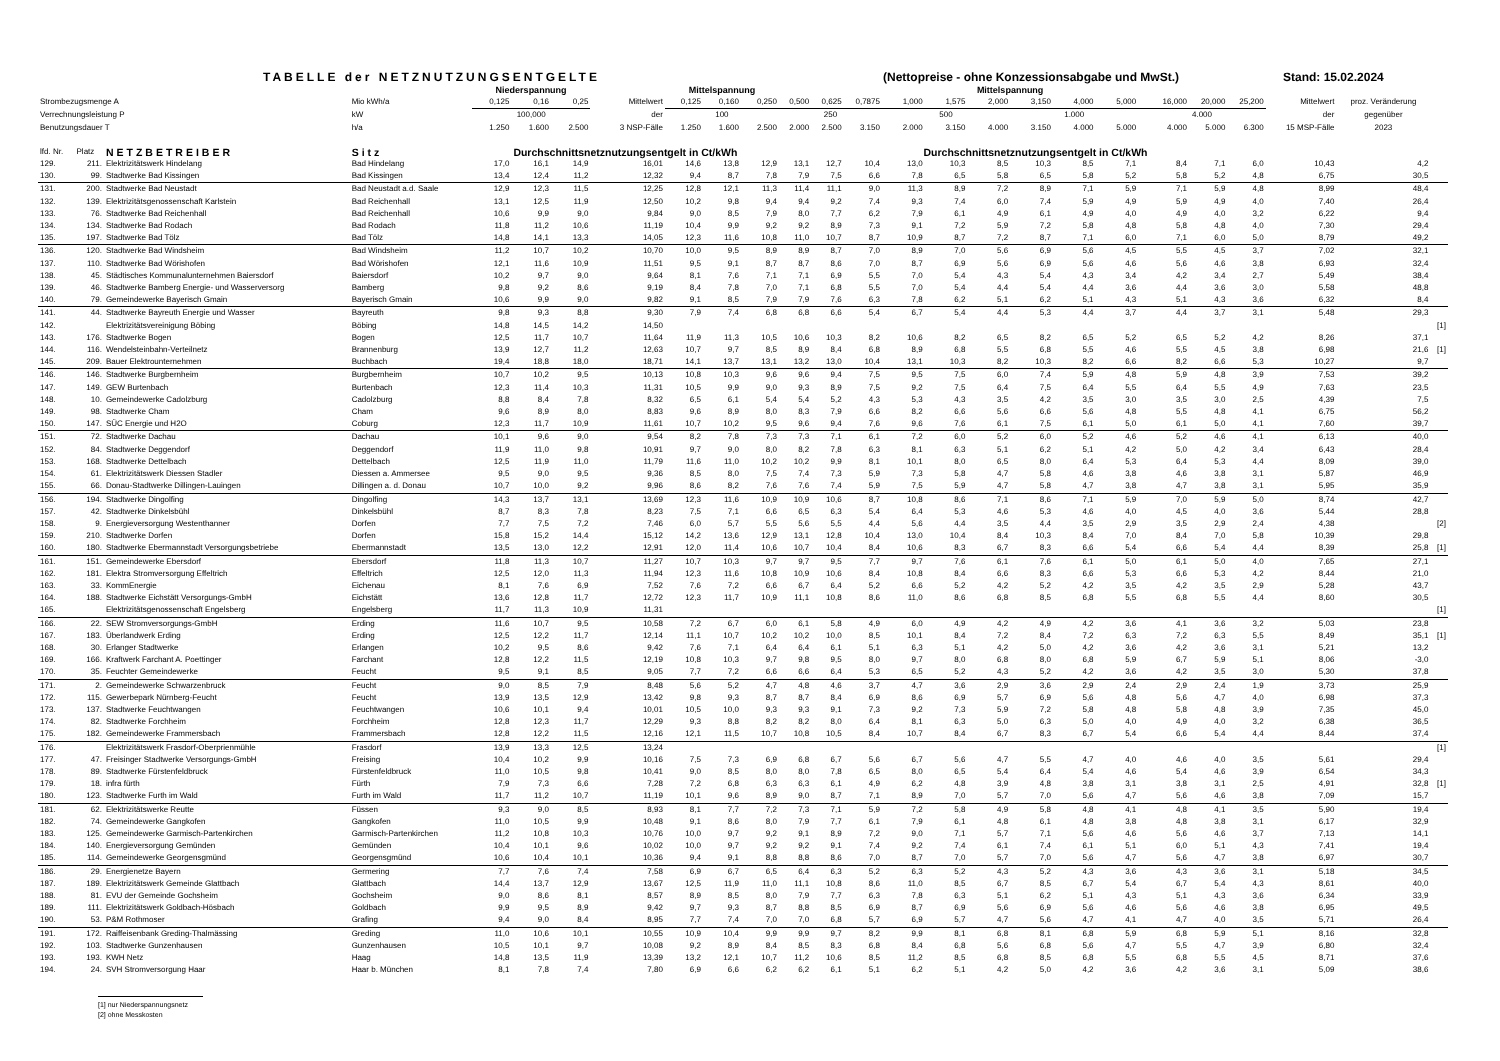TABELLE der NETZNUTZUNGSENTGELTE (Nettopreise - ohne Konzessionsabgabe und MwSt.) Stand: 15.02.2024
| | | | | Niederspannung | | | | Mittelspannung | | | | | | Mittelspannung | | | | | | | | | | | |
| --- | --- | --- | --- | --- | --- | --- | --- | --- | --- | --- | --- | --- | --- | --- | --- | --- | --- | --- | --- | --- | --- | --- | --- | --- | --- |
| Strombezugsmenge A | | | Mio kWh/a | 0,125 | 0,16 | 0,25 | Mittelwert | 0,125 | 0,160 | 0,250 | 0,500 | 0,625 | 0,7875 | 1,000 | 1,575 | 2,000 | 3,150 | 4,000 | 5,000 | 16,000 | 20,000 | 25,200 | Mittelwert | proz. Veränderung | |
| Verrechnungsleistung P | | | kW | 100,000 | | | der | 100 | | | 250 | | | 500 | | | 1.000 | | | 4.000 | | | der | gegenüber | |
| Benutzungsdauer T | | | h/a | 1.250 | 1.600 | 2.500 | 3 NSP-Fälle | 1.250 | 1.600 | 2.500 | 2.000 | 2.500 | 3.150 | 2.000 | 3.150 | 4.000 | 3.150 | 4.000 | 5.000 | 4.000 | 5.000 | 6.300 | 15 MSP-Fälle | 2023 | |
| lfd. Nr. | Platz | NETZBETREIBER | Sitz | Durchschnittsnetznutzungsentgelt in Ct/kWh | | | | | | | | | | Durchschnittsnetznutzungsentgelt in Ct/kWh | | | | | | | | | | | |
| 129. | 211. | Elektrizitätswerk Hindelang | Bad Hindelang | 17,0 | 16,1 | 14,9 | 16,01 | 14,6 | 13,8 | 12,9 | 13,1 | 12,7 | 10,4 | 13,0 | 10,3 | 8,5 | 10,3 | 8,5 | 7,1 | 8,4 | 7,1 | 6,0 | 10,43 | 4,2 | |
| 130. | 99. | Stadtwerke Bad Kissingen | Bad Kissingen | 13,4 | 12,4 | 11,2 | 12,32 | 9,4 | 8,7 | 7,8 | 7,9 | 7,5 | 6,6 | 7,8 | 6,5 | 5,8 | 6,5 | 5,8 | 5,2 | 5,8 | 5,2 | 4,8 | 6,75 | 30,5 | |
| 131. | 200. | Stadtwerke Bad Neustadt | Bad Neustadt a.d. Saale | 12,9 | 12,3 | 11,5 | 12,25 | 12,8 | 12,1 | 11,3 | 11,4 | 11,1 | 9,0 | 11,3 | 8,9 | 7,2 | 8,9 | 7,1 | 5,9 | 7,1 | 5,9 | 4,8 | 8,99 | 48,4 | |
| 132. | 139. | Elektrizitätsgenossenschaft Karlstein | Bad Reichenhall | 13,1 | 12,5 | 11,9 | 12,50 | 10,2 | 9,8 | 9,4 | 9,4 | 9,2 | 7,4 | 9,3 | 7,4 | 6,0 | 7,4 | 5,9 | 4,9 | 5,9 | 4,9 | 4,0 | 7,40 | 26,4 | |
| 133. | 76. | Stadtwerke Bad Reichenhall | Bad Reichenhall | 10,6 | 9,9 | 9,0 | 9,84 | 9,0 | 8,5 | 7,9 | 8,0 | 7,7 | 6,2 | 7,9 | 6,1 | 4,9 | 6,1 | 4,9 | 4,0 | 4,9 | 4,0 | 3,2 | 6,22 | 9,4 | |
| 134. | 134. | Stadtwerke Bad Rodach | Bad Rodach | 11,8 | 11,2 | 10,6 | 11,19 | 10,4 | 9,9 | 9,2 | 9,2 | 8,9 | 7,3 | 9,1 | 7,2 | 5,9 | 7,2 | 5,8 | 4,8 | 5,8 | 4,8 | 4,0 | 7,30 | 29,4 | |
| 135. | 197. | Stadtwerke Bad Tölz | Bad Tölz | 14,8 | 14,1 | 13,3 | 14,05 | 12,3 | 11,6 | 10,8 | 11,0 | 10,7 | 8,7 | 10,9 | 8,7 | 7,2 | 8,7 | 7,1 | 6,0 | 7,1 | 6,0 | 5,0 | 8,79 | 49,2 | |
| 136. | 120. | Stadtwerke Bad Windsheim | Bad Windsheim | 11,2 | 10,7 | 10,2 | 10,70 | 10,0 | 9,5 | 8,9 | 8,9 | 8,7 | 7,0 | 8,9 | 7,0 | 5,6 | 6,9 | 5,6 | 4,5 | 5,5 | 4,5 | 3,7 | 7,02 | 32,1 | |
| 137. | 110. | Stadtwerke Bad Wörishofen | Bad Wörishofen | 12,1 | 11,6 | 10,9 | 11,51 | 9,5 | 9,1 | 8,7 | 8,7 | 8,6 | 7,0 | 8,7 | 6,9 | 5,6 | 6,9 | 5,6 | 4,6 | 5,6 | 4,6 | 3,8 | 6,93 | 32,4 | |
| 138. | 45. | Städtisches Kommunalunternehmen Baiersdorf | Baiersdorf | 10,2 | 9,7 | 9,0 | 9,64 | 8,1 | 7,6 | 7,1 | 7,1 | 6,9 | 5,5 | 7,0 | 5,4 | 4,3 | 5,4 | 4,3 | 3,4 | 4,2 | 3,4 | 2,7 | 5,49 | 38,4 | |
| 139. | 46. | Stadtwerke Bamberg Energie- und Wasserversorg | Bamberg | 9,8 | 9,2 | 8,6 | 9,19 | 8,4 | 7,8 | 7,0 | 7,1 | 6,8 | 5,5 | 7,0 | 5,4 | 4,4 | 5,4 | 4,4 | 3,6 | 4,4 | 3,6 | 3,0 | 5,58 | 48,8 | |
| 140. | 79. | Gemeindewerke Bayerisch Gmain | Bayerisch Gmain | 10,6 | 9,9 | 9,0 | 9,82 | 9,1 | 8,5 | 7,9 | 7,9 | 7,6 | 6,3 | 7,8 | 6,2 | 5,1 | 6,2 | 5,1 | 4,3 | 5,1 | 4,3 | 3,6 | 6,32 | 8,4 | |
| 141. | 44. | Stadtwerke Bayreuth Energie und Wasser | Bayreuth | 9,8 | 9,3 | 8,8 | 9,30 | 7,9 | 7,4 | 6,8 | 6,8 | 6,6 | 5,4 | 6,7 | 5,4 | 4,4 | 5,3 | 4,4 | 3,7 | 4,4 | 3,7 | 3,1 | 5,48 | 29,3 | |
| 142. | | Elektrizitätsvereinigung Böbing | Böbing | 14,8 | 14,5 | 14,2 | 14,50 | | | | | | | | | | | | | | | | | | [1] |
| 143. | 176. | Stadtwerke Bogen | Bogen | 12,5 | 11,7 | 10,7 | 11,64 | 11,9 | 11,3 | 10,5 | 10,6 | 10,3 | 8,2 | 10,6 | 8,2 | 6,5 | 8,2 | 6,5 | 5,2 | 6,5 | 5,2 | 4,2 | 8,26 | 37,1 | |
| 144. | 116. | Wendelsteinbahn-Verteilnetz | Brannenburg | 13,9 | 12,7 | 11,2 | 12,63 | 10,7 | 9,7 | 8,5 | 8,9 | 8,4 | 6,8 | 8,9 | 6,8 | 5,5 | 6,8 | 5,5 | 4,6 | 5,5 | 4,5 | 3,8 | 6,98 | 21,6 | [1] |
| 145. | 209. | Bauer Elektrounternehmen | Buchbach | 19,4 | 18,8 | 18,0 | 18,71 | 14,1 | 13,7 | 13,1 | 13,2 | 13,0 | 10,4 | 13,1 | 10,3 | 8,2 | 10,3 | 8,2 | 6,6 | 8,2 | 6,6 | 5,3 | 10,27 | 9,7 | |
| 146. | 146. | Stadtwerke Burgbernheim | Burgbernheim | 10,7 | 10,2 | 9,5 | 10,13 | 10,8 | 10,3 | 9,6 | 9,6 | 9,4 | 7,5 | 9,5 | 7,5 | 6,0 | 7,4 | 5,9 | 4,8 | 5,9 | 4,8 | 3,9 | 7,53 | 39,2 | |
| 147. | 149. | GEW Burtenbach | Burtenbach | 12,3 | 11,4 | 10,3 | 11,31 | 10,5 | 9,9 | 9,0 | 9,3 | 8,9 | 7,5 | 9,2 | 7,5 | 6,4 | 7,5 | 6,4 | 5,5 | 6,4 | 5,5 | 4,9 | 7,63 | 23,5 | |
| 148. | 10. | Gemeindewerke Cadolzburg | Cadolzburg | 8,8 | 8,4 | 7,8 | 8,32 | 6,5 | 6,1 | 5,4 | 5,4 | 5,2 | 4,3 | 5,3 | 4,3 | 3,5 | 4,2 | 3,5 | 3,0 | 3,5 | 3,0 | 2,5 | 4,39 | 7,5 | |
| 149. | 98. | Stadtwerke Cham | Cham | 9,6 | 8,9 | 8,0 | 8,83 | 9,6 | 8,9 | 8,0 | 8,3 | 7,9 | 6,6 | 8,2 | 6,6 | 5,6 | 6,6 | 5,6 | 4,8 | 5,5 | 4,8 | 4,1 | 6,75 | 56,2 | |
| 150. | 147. | SÜC Energie und H2O | Coburg | 12,3 | 11,7 | 10,9 | 11,61 | 10,7 | 10,2 | 9,5 | 9,6 | 9,4 | 7,6 | 9,6 | 7,6 | 6,1 | 7,5 | 6,1 | 5,0 | 6,1 | 5,0 | 4,1 | 7,60 | 39,7 | |
| 151. | 72. | Stadtwerke Dachau | Dachau | 10,1 | 9,6 | 9,0 | 9,54 | 8,2 | 7,8 | 7,3 | 7,3 | 7,1 | 6,1 | 7,2 | 6,0 | 5,2 | 6,0 | 5,2 | 4,6 | 5,2 | 4,6 | 4,1 | 6,13 | 40,0 | |
| 152. | 84. | Stadtwerke Deggendorf | Deggendorf | 11,9 | 11,0 | 9,8 | 10,91 | 9,7 | 9,0 | 8,0 | 8,2 | 7,8 | 6,3 | 8,1 | 6,3 | 5,1 | 6,2 | 5,1 | 4,2 | 5,0 | 4,2 | 3,4 | 6,43 | 28,4 | |
| 153. | 168. | Stadtwerke Dettelbach | Dettelbach | 12,5 | 11,9 | 11,0 | 11,79 | 11,6 | 11,0 | 10,2 | 10,2 | 9,9 | 8,1 | 10,1 | 8,0 | 6,5 | 8,0 | 6,4 | 5,3 | 6,4 | 5,3 | 4,4 | 8,09 | 39,0 | |
| 154. | 61. | Elektrizitätswerk Diessen Stadler | Diessen a. Ammersee | 9,5 | 9,0 | 9,5 | 9,36 | 8,5 | 8,0 | 7,5 | 7,4 | 7,3 | 5,9 | 7,3 | 5,8 | 4,7 | 5,8 | 4,6 | 3,8 | 4,6 | 3,8 | 3,1 | 5,87 | 46,9 | |
| 155. | 66. | Donau-Stadtwerke Dillingen-Lauingen | Dillingen a. d. Donau | 10,7 | 10,0 | 9,2 | 9,96 | 8,6 | 8,2 | 7,6 | 7,6 | 7,4 | 5,9 | 7,5 | 5,9 | 4,7 | 5,8 | 4,7 | 3,8 | 4,7 | 3,8 | 3,1 | 5,95 | 35,9 | |
| 156. | 194. | Stadtwerke Dingolfing | Dingolfing | 14,3 | 13,7 | 13,1 | 13,69 | 12,3 | 11,6 | 10,9 | 10,9 | 10,6 | 8,7 | 10,8 | 8,6 | 7,1 | 8,6 | 7,1 | 5,9 | 7,0 | 5,9 | 5,0 | 8,74 | 42,7 | |
| 157. | 42. | Stadtwerke Dinkelsbühl | Dinkelsbühl | 8,7 | 8,3 | 7,8 | 8,23 | 7,5 | 7,1 | 6,6 | 6,5 | 6,3 | 5,4 | 6,4 | 5,3 | 4,6 | 5,3 | 4,6 | 4,0 | 4,5 | 4,0 | 3,6 | 5,44 | 28,8 | |
| 158. | 9. | Energieversorgung Westenthanner | Dorfen | 7,7 | 7,5 | 7,2 | 7,46 | 6,0 | 5,7 | 5,5 | 5,6 | 5,5 | 4,4 | 5,6 | 4,4 | 3,5 | 4,4 | 3,5 | 2,9 | 3,5 | 2,9 | 2,4 | 4,38 | | [2] |
| 159. | 210. | Stadtwerke Dorfen | Dorfen | 15,8 | 15,2 | 14,4 | 15,12 | 14,2 | 13,6 | 12,9 | 13,1 | 12,8 | 10,4 | 13,0 | 10,4 | 8,4 | 10,3 | 8,4 | 7,0 | 8,4 | 7,0 | 5,8 | 10,39 | 29,8 | |
| 160. | 180. | Stadtwerke Ebermannstadt Versorgungsbetriebe | Ebermannstadt | 13,5 | 13,0 | 12,2 | 12,91 | 12,0 | 11,4 | 10,6 | 10,7 | 10,4 | 8,4 | 10,6 | 8,3 | 6,7 | 8,3 | 6,6 | 5,4 | 6,6 | 5,4 | 4,4 | 8,39 | 25,8 | [1] |
| 161. | 151. | Gemeindewerke Ebersdorf | Ebersdorf | 11,8 | 11,3 | 10,7 | 11,27 | 10,7 | 10,3 | 9,7 | 9,7 | 9,5 | 7,7 | 9,7 | 7,6 | 6,1 | 7,6 | 6,1 | 5,0 | 6,1 | 5,0 | 4,0 | 7,65 | 27,1 | |
| 162. | 181. | Elektra Stromversorgung Effeltrich | Effeltrich | 12,5 | 12,0 | 11,3 | 11,94 | 12,3 | 11,6 | 10,8 | 10,9 | 10,6 | 8,4 | 10,8 | 8,4 | 6,6 | 8,3 | 6,6 | 5,3 | 6,6 | 5,3 | 4,2 | 8,44 | 21,0 | |
| 163. | 33. | KommEnergie | Eichenau | 8,1 | 7,6 | 6,9 | 7,52 | 7,6 | 7,2 | 6,6 | 6,7 | 6,4 | 5,2 | 6,6 | 5,2 | 4,2 | 5,2 | 4,2 | 3,5 | 4,2 | 3,5 | 2,9 | 5,28 | 43,7 | |
| 164. | 188. | Stadtwerke Eichstätt Versorgungs-GmbH | Eichstätt | 13,6 | 12,8 | 11,7 | 12,72 | 12,3 | 11,7 | 10,9 | 11,1 | 10,8 | 8,6 | 11,0 | 8,6 | 6,8 | 8,5 | 6,8 | 5,5 | 6,8 | 5,5 | 4,4 | 8,60 | 30,5 | |
| 165. | | Elektrizitätsgenossenschaft Engelsberg | Engelsberg | 11,7 | 11,3 | 10,9 | 11,31 | | | | | | | | | | | | | | | | | | [1] |
| 166. | 22. | SEW Stromversorgungs-GmbH | Erding | 11,6 | 10,7 | 9,5 | 10,58 | 7,2 | 6,7 | 6,0 | 6,1 | 5,8 | 4,9 | 6,0 | 4,9 | 4,2 | 4,9 | 4,2 | 3,6 | 4,1 | 3,6 | 3,2 | 5,03 | 23,8 | |
| 167. | 183. | Überlandwerk Erding | Erding | 12,5 | 12,2 | 11,7 | 12,14 | 11,1 | 10,7 | 10,2 | 10,2 | 10,0 | 8,5 | 10,1 | 8,4 | 7,2 | 8,4 | 7,2 | 6,3 | 7,2 | 6,3 | 5,5 | 8,49 | 35,1 | [1] |
| 168. | 30. | Erlanger Stadtwerke | Erlangen | 10,2 | 9,5 | 8,6 | 9,42 | 7,6 | 7,1 | 6,4 | 6,4 | 6,1 | 5,1 | 6,3 | 5,1 | 4,2 | 5,0 | 4,2 | 3,6 | 4,2 | 3,6 | 3,1 | 5,21 | 13,2 | |
| 169. | 166. | Kraftwerk Farchant A. Poettinger | Farchant | 12,8 | 12,2 | 11,5 | 12,19 | 10,8 | 10,3 | 9,7 | 9,8 | 9,5 | 8,0 | 9,7 | 8,0 | 6,8 | 8,0 | 6,8 | 5,9 | 6,7 | 5,9 | 5,1 | 8,06 | -3,0 | |
| 170. | 35. | Feuchter Gemeindewerke | Feucht | 9,5 | 9,1 | 8,5 | 9,05 | 7,7 | 7,2 | 6,6 | 6,6 | 6,4 | 5,3 | 6,5 | 5,2 | 4,3 | 5,2 | 4,2 | 3,6 | 4,2 | 3,5 | 3,0 | 5,30 | 37,8 | |
| 171. | 2. | Gemeindewerke Schwarzenbruck | Feucht | 9,0 | 8,5 | 7,9 | 8,48 | 5,6 | 5,2 | 4,7 | 4,8 | 4,6 | 3,7 | 4,7 | 3,6 | 2,9 | 3,6 | 2,9 | 2,4 | 2,9 | 2,4 | 1,9 | 3,73 | 25,9 | |
| 172. | 115. | Gewerbepark Nürnberg-Feucht | Feucht | 13,9 | 13,5 | 12,9 | 13,42 | 9,8 | 9,3 | 8,7 | 8,7 | 8,4 | 6,9 | 8,6 | 6,9 | 5,7 | 6,9 | 5,6 | 4,8 | 5,6 | 4,7 | 4,0 | 6,98 | 37,3 | |
| 173. | 137. | Stadtwerke Feuchtwangen | Feuchtwangen | 10,6 | 10,1 | 9,4 | 10,01 | 10,5 | 10,0 | 9,3 | 9,3 | 9,1 | 7,3 | 9,2 | 7,3 | 5,9 | 7,2 | 5,8 | 4,8 | 5,8 | 4,8 | 3,9 | 7,35 | 45,0 | |
| 174. | 82. | Stadtwerke Forchheim | Forchheim | 12,8 | 12,3 | 11,7 | 12,29 | 9,3 | 8,8 | 8,2 | 8,2 | 8,0 | 6,4 | 8,1 | 6,3 | 5,0 | 6,3 | 5,0 | 4,0 | 4,9 | 4,0 | 3,2 | 6,38 | 36,5 | |
| 175. | 182. | Gemeindewerke Frammersbach | Frammersbach | 12,8 | 12,2 | 11,5 | 12,16 | 12,1 | 11,5 | 10,7 | 10,8 | 10,5 | 8,4 | 10,7 | 8,4 | 6,7 | 8,3 | 6,7 | 5,4 | 6,6 | 5,4 | 4,4 | 8,44 | 37,4 | |
| 176. | | Elektrizitätswerk Frasdorf-Oberprienmühle | Frasdorf | 13,9 | 13,3 | 12,5 | 13,24 | | | | | | | | | | | | | | | | | | [1] |
| 177. | 47. | Freisinger Stadtwerke Versorgungs-GmbH | Freising | 10,4 | 10,2 | 9,9 | 10,16 | 7,5 | 7,3 | 6,9 | 6,8 | 6,7 | 5,6 | 6,7 | 5,6 | 4,7 | 5,5 | 4,7 | 4,0 | 4,6 | 4,0 | 3,5 | 5,61 | 29,4 | |
| 178. | 89. | Stadtwerke Fürstenfeldbruck | Fürstenfeldbruck | 11,0 | 10,5 | 9,8 | 10,41 | 9,0 | 8,5 | 8,0 | 8,0 | 7,8 | 6,5 | 8,0 | 6,5 | 5,4 | 6,4 | 5,4 | 4,6 | 5,4 | 4,6 | 3,9 | 6,54 | 34,3 | |
| 179. | 18. | infra fürth | Fürth | 7,9 | 7,3 | 6,6 | 7,28 | 7,2 | 6,8 | 6,3 | 6,3 | 6,1 | 4,9 | 6,2 | 4,8 | 3,9 | 4,8 | 3,8 | 3,1 | 3,8 | 3,1 | 2,5 | 4,91 | 32,8 | [1] |
| 180. | 123. | Stadtwerke Furth im Wald | Furth im Wald | 11,7 | 11,2 | 10,7 | 11,19 | 10,1 | 9,6 | 8,9 | 9,0 | 8,7 | 7,1 | 8,9 | 7,0 | 5,7 | 7,0 | 5,6 | 4,7 | 5,6 | 4,6 | 3,8 | 7,09 | 15,7 | |
| 181. | 62. | Elektrizitätswerke Reutte | Füssen | 9,3 | 9,0 | 8,5 | 8,93 | 8,1 | 7,7 | 7,2 | 7,3 | 7,1 | 5,9 | 7,2 | 5,8 | 4,9 | 5,8 | 4,8 | 4,1 | 4,8 | 4,1 | 3,5 | 5,90 | 19,4 | |
| 182. | 74. | Gemeindewerke Gangkofen | Gangkofen | 11,0 | 10,5 | 9,9 | 10,48 | 9,1 | 8,6 | 8,0 | 7,9 | 7,7 | 6,1 | 7,9 | 6,1 | 4,8 | 6,1 | 4,8 | 3,8 | 4,8 | 3,8 | 3,1 | 6,17 | 32,9 | |
| 183. | 125. | Gemeindewerke Garmisch-Partenkirchen | Garmisch-Partenkirchen | 11,2 | 10,8 | 10,3 | 10,76 | 10,0 | 9,7 | 9,2 | 9,1 | 8,9 | 7,2 | 9,0 | 7,1 | 5,7 | 7,1 | 5,6 | 4,6 | 5,6 | 4,6 | 3,7 | 7,13 | 14,1 | |
| 184. | 140. | Energieversorgung Gemünden | Gemünden | 10,4 | 10,1 | 9,6 | 10,02 | 10,0 | 9,7 | 9,2 | 9,2 | 9,1 | 7,4 | 9,2 | 7,4 | 6,1 | 7,4 | 6,1 | 5,1 | 6,0 | 5,1 | 4,3 | 7,41 | 19,4 | |
| 185. | 114. | Gemeindewerke Georgensgmünd | Georgensgmünd | 10,6 | 10,4 | 10,1 | 10,36 | 9,4 | 9,1 | 8,8 | 8,8 | 8,6 | 7,0 | 8,7 | 7,0 | 5,7 | 7,0 | 5,6 | 4,7 | 5,6 | 4,7 | 3,8 | 6,97 | 30,7 | |
| 186. | 29. | Energienetze Bayern | Germering | 7,7 | 7,6 | 7,4 | 7,58 | 6,9 | 6,7 | 6,5 | 6,4 | 6,3 | 5,2 | 6,3 | 5,2 | 4,3 | 5,2 | 4,3 | 3,6 | 4,3 | 3,6 | 3,1 | 5,18 | 34,5 | |
| 187. | 189. | Elektrizitätswerk Gemeinde Glattbach | Glattbach | 14,4 | 13,7 | 12,9 | 13,67 | 12,5 | 11,9 | 11,0 | 11,1 | 10,8 | 8,6 | 11,0 | 8,5 | 6,7 | 8,5 | 6,7 | 5,4 | 6,7 | 5,4 | 4,3 | 8,61 | 40,0 | |
| 188. | 81. | EVU der Gemeinde Gochsheim | Gochsheim | 9,0 | 8,6 | 8,1 | 8,57 | 8,9 | 8,5 | 8,0 | 7,9 | 7,7 | 6,3 | 7,8 | 6,3 | 5,1 | 6,2 | 5,1 | 4,3 | 5,1 | 4,3 | 3,6 | 6,34 | 33,9 | |
| 189. | 111. | Elektrizitätswerk Goldbach-Hösbach | Goldbach | 9,9 | 9,5 | 8,9 | 9,42 | 9,7 | 9,3 | 8,7 | 8,8 | 8,5 | 6,9 | 8,7 | 6,9 | 5,6 | 6,9 | 5,6 | 4,6 | 5,6 | 4,6 | 3,8 | 6,95 | 49,5 | |
| 190. | 53. | P&M Rothmoser | Grafing | 9,4 | 9,0 | 8,4 | 8,95 | 7,7 | 7,4 | 7,0 | 7,0 | 6,8 | 5,7 | 6,9 | 5,7 | 4,7 | 5,6 | 4,7 | 4,1 | 4,7 | 4,0 | 3,5 | 5,71 | 26,4 | |
| 191. | 172. | Raiffeisenbank Greding-Thalmässing | Greding | 11,0 | 10,6 | 10,1 | 10,55 | 10,9 | 10,4 | 9,9 | 9,9 | 9,7 | 8,2 | 9,9 | 8,1 | 6,8 | 8,1 | 6,8 | 5,9 | 6,8 | 5,9 | 5,1 | 8,16 | 32,8 | |
| 192. | 103. | Stadtwerke Gunzenhausen | Gunzenhausen | 10,5 | 10,1 | 9,7 | 10,08 | 9,2 | 8,9 | 8,4 | 8,5 | 8,3 | 6,8 | 8,4 | 6,8 | 5,6 | 6,8 | 5,6 | 4,7 | 5,5 | 4,7 | 3,9 | 6,80 | 32,4 | |
| 193. | 193. | KWH Netz | Haag | 14,8 | 13,5 | 11,9 | 13,39 | 13,2 | 12,1 | 10,7 | 11,2 | 10,6 | 8,5 | 11,2 | 8,5 | 6,8 | 8,5 | 6,8 | 5,5 | 6,8 | 5,5 | 4,5 | 8,71 | 37,6 | |
| 194. | 24. | SVH Stromversorgung Haar | Haar b. München | 8,1 | 7,8 | 7,4 | 7,80 | 6,9 | 6,6 | 6,2 | 6,2 | 6,1 | 5,1 | 6,2 | 5,1 | 4,2 | 5,0 | 4,2 | 3,6 | 4,2 | 3,6 | 3,1 | 5,09 | 38,6 | |
[1] nur Niederspannungsnetz
[2] ohne Messkosten